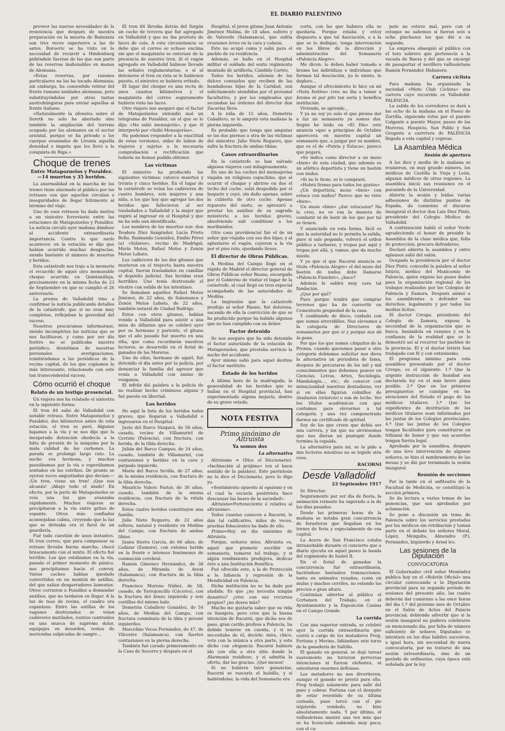EL DIARIO PALENTINO
preveer las nuevas necesidades de la resistencia que después de nuestra preparación en la meseta de Bainsizza son tres veces superiores a las de antes. Boroevic se ha visto en la necesidad de recurrir a Hindenburg pidiéndole fuerzas de las que son parte de las reservas inalienables en manos de Alemania.
»Estas reservas, por razones particulares no las ha tocado Alemania; sin embargo, ha consentido retirar del frente rumano unidades alemanas, pero substituyéndolas por otras tantas austrohúngaras para enviar aquellas al frente italiano.
»Naturalmente la ofensiva sobre el Sereth no solo ha abortado sino también la ampliación del terreno ocupado por los alemanes en el sector oriental, porque se ha privado a los cuerpos avanzados de Livonia aquella densidad e ímpetu que les llevó a la conquista de Riga.»
Choque de trenes
Entre Matapozuelos y Pozaldez.—14 muertos y 35 heridos.
La anormalidad en la marcha de los trenes tiene alarmado al público por los retrasos con que aquellos circulan e inseguridades de llegar felizmente al término del viaje.
Uno de esos retrasos ha dado motivo a un siniestro ferroviario entre las estaciones de Matapozuelos y Pozaldez. La noticia circuló ayer mañana dándose al accidente extraordinaria importancia. Contra lo que suele acontecer, en la estación se dijo que habían ocurrido muchas desgracias, siendo bastante el número de muertos y heridos.
Esta catástrofe nos trajo a la memoria el recuerdo de aquel otro memorable choque ocurrido en Quintanilleja, precisamente en la misma fecha de 23 de Septiembre en que se cumplió el 26 aniversario.
La prensa de Valladolid vino a confirmar lo noticia publicando detalles de la catástrofe, que si no eran muy completos, reflejaban la gravedad del suceso.
Nosotros procuramos informarnos, siendo incompletas las noticias que se nos facilitaron, y como por ser dia festivo no se publicaba nuestro periódico, desistimos de nuestras personales averiguaciones, remitiéndonos a los periódicos de la vecina capital, de los que copiamos lo más interesante, relacionado con este tan transcendental suceso.
Cómo ocurrió el choque
Relato de un testigo presencial.
Un viajero nos ha relatado el siniestro en la siguiente forma:
El tren 84 salió de Valladolid con notable retraso. Entre Matapozuelos y Pozaldez, dos kilómetros antes de esta estación, el tren se paró. Algunos bajamos a la vía y se nos dijo que la inesperada detención obedecía a la falta de presión de la máquina por la mala calidad de los carbones. La parada se prolongó largo rato. La noche era hermosa, y muchos paseábamos por la vía o esperábamos sentados en los estribos. De pronto se oyeron voces angustiadas que decían:—¡Un tren, viene un tren! ¡Que nos alcanza! ¡Abajo todo el mudo! En efecto, por la parte de Matapozuelos se veía una luz que avanzaba rápidamente. Muchos viajeros se precipitaron a la vía entre gritos de espanto. Otros más confiados aconsejaban calma, creyendo que la luz que se divisaba era el farol de un guardavía.
Fué todo cuestión de unos instantes. El tren correo, que para compensar su retraso llevaba buena marcha, chocó bruscamente con el mixto. El efecto fué terrible. Los que estábamos en la vía, pasado el primer momento de pánico, nos precipitamos hacia el convoy. Varios coches habían quedado convertidos en un montón de astillas, del que salían desgarradores lamentos. Otros corrieron a Pozaldez a demandar auxilios, que no tardaron en llegar. A la luz de teas de resina, el cuadro era espantoso. Entre las astillas de los vagones destrozados se veían cadáveres mutilados, rostros contraidos en una mueca de supremo dolor, equipajes en desorden, restos de meriendas salpicadas de sangre...
El tren 84 llevaba detrás del furgón un coche de tercera que fué agregado en Valladolid y que no iba provisto de luces de cola. A esta circunstancia se debe que el correo se echase encima sin que el maquinista se enterase de la presencia de nuestro tren. Si el vagón agregado en Valladolid hubiese llevado las señales reglamentarias, o si al detenerse el tren en ruta se le hubiesen puesto, el siniestro se hubiera evitado.
El lugar del choque es una recta de unos cuantos kilómetros y el maquinista del correo seguramente hubiera visto las luces.
Otro viajero nos aseguró que el factor de Matapozuelos entendió mal un telegrama de Pozaldez, en el que se le dijo: «No salió mensajería», y que él interpretó por «Salió Mensajerías».
No podemos responder a la exactitud de estas versiones, oidas de labios de viajeros y sujetas a la necesaria comprobación o rectificación que todavía no hemos podido obtener.
Las víctimas
El siniestro ha producido las siguientes víctimas: catorce muertos y treinta y cinco heridos. En el lugar de la catástrofe se veían los cadáveres de cuatro hombres, seis mujeres y una niña, a los que hay que agregar los dos heridos que fallecieron al ser trasladados a Valladolid y la mujer que expiró al ingresar en el Hospital y que no ha sido aun identificada.
Los nombres de los muertos son: don Teodoro Diez Sangrador, Lucía Prieto Bello, Raimundo González, Emilio Pérez (a) «Solares», vecino de Madrigal; María Motos, Rafael Motos y Zenón Motos Lobato.
Los cadáveres de los dos gitanos que murieron en el trayecto hasta nuestra capital, fueron trasladados en camillas al depósito judicial. Sus heridas eran horribles. Uno tenía destrozado el vientre con salida de los intestinos.
Se llamaban aquellos Rafael Motos Jiménez, de 22 años, de Salamanca y Zenón Motos Lobato, de 22 años, también natural de Ciudad Rodrigo.
Estos con otros gitanos, habían venido a Valladolid para asistir a una misa de difuntos que se celebró ayer por su hermano y pariente, el gitano que el año pasado fué muerto en una riña, que como recordarán nuestros lectores, se desarrolló en el ferial de ganados de las Moreras.
Uno de ellos, hermano de aquél, fué detenido el dia antes por la policía, por denunciar la familia del agresor que venía a Valladolid con ánimo de venganza.
El infeliz dió palabra a la policía de no realizar hecho criminoso alguno y fué puesto en libertad.
Los heridos
He aquí la lista de los heridos todos graves, que llegaron a Valladolid e ingresaron en el Hospital:
Justo del Barco Vázquez, de 56 años, casado, vecino de Villamuriel de Cerrato (Palencia), con fractura, con herida, de la tibia derecha.
Julián del Barco Campos, de 34 años, casado, también de Villamuriel, con contusiones y heridas en la cara y párpado izquierdo.
María del Barco Sevilla, de 27 años, de la misma residencia, con fractura de la tibia derecha.
Mauricio Valero Pastor, de 30 años, casado, también de la misma residencia, con fractura de la rótula derecha.
Estos cuatro heridos constituyen una familia.
Julia Nieto Reguero, de 22 años soltera, natural y residente en Medina del Campo, con fractura de ambas tibias.
Juana Sierra García, de 66 años, de Cañizar (Zamora), con extensa herida en la frente e intensos fenómenos de conmoción cerebral.
Ramón Giménez Hernández, de 38 años, de Miranda de Areni (Salamanca), con fractura de la tibia derecha.
Francisco Moreno Núñez, de 58, casado, de Torrojoncillo (Cáceres), con la fractura del brazo izquierdo y seis costillas del mismo lado.
Demetria Caballero González, de 54 años, de Medina del Campo, con fractura conminuta de la tibia y peroné izquierdos.
Marcelino Vecas Fernández, de 47, de Vilvestre (Salamanca), con fuertes contusiones en la pierna derecha.
También fué curado primeramente en la Casa de Socorro y después en el
Hospital, el joven gitano Juan Antonio Jiménez Molina, de 18 años, soltero y de Valverde (Salamanca), que sufría erosiones leves en la cara y cabeza.
Este no ocupó cama y salió para el pueblo de su residencia.
Además, se halla en el Hospital militar el soldado del sexto regimiento montado de artillería, Cándido Cortés.
Todos los heridos, además de los dulces consuelos que reciben de las bondadosas hijas de la Caridad, son solícitamente atendidos por el personal facultativo, y por los empleados que secundan las órdenes del director don Zacarías Ilera.
A la niña de 15 años, Demetria Caballero, se le amputó esta mañana la pierna izquierda.
Es probable que tenga que amputar se las dos piernas a otra de las víctimas del siniestro: Julio Nieto Reguero, que sufre la fractura de ambas tibias.
Casos extraordinarios
En la catástrofe se han salvado algunos viajeros casi milagrosamente.
En uno de los coches del mensajerías viajaba un religioso capuchino, que al ocurrir el choque y abrirse en dos el techo del coche, salió despedido por el boquete y cayó, sin daño apenas, sobre la cubierta de otro coche. Apenas repuesto del susto, se apresuró a prestar los auxilios de su sagrado ministerio a los heridos graves, absolviendo sub conditione a los moribundos.
Otro caso providencial fué el de un señor que viajaba con sus dos hijas, y al aplastarse el vagón, cayeron a la vía por el piso roto, quedando ilesos.
El director de Obras Públicas.
A Medina del Campo llegó en el rápido de Madrid el director general de Obras Públicas señor Ruano, encargado por el Gobierno de visitar el lugar de la catástrofe, al cual llegó en tren especial acompañado de las autoridades de Medina.
La impresión que la catástrofe produjo al señor Ruano, fué dolorosa, sacando de ella la convicción de que se ha producido porque ha habido algunos que no han cumplido con su deber.
Factor detenido
Se nos asegura que ha sido detenido el factor autorizado de la estación de Matapozuelos, que prestaba servicio la noche del accidente.
Ayer mismo salió para aquel destino el factor sustituto.
Estado de los heridos
A última hora de la madrugada, la generalidad de los heridos que se hallan en el Hospital provincial, han experimentado alguna mejoría, dentro de su grave estado.
NOTA FESTIVA
Primo sinónimo de Altruista
Ya somos dos
La alternativa
Altruismo = (Dice el Diccionario). «Inclinación al prójimo» (en el buen sentido de la palabra). Este paréntesis no lo dice el Diccionario, pero lo digo yo.
«Sentimiento opuesto al egoismo y en el cual la escuela positivista hace descansar las bases de la sociedad».
Altruista=Perteneciente ó relativo al altruismo».
Todos cuantos conocen a Racorni, le dán tal calificativo, miles de veces, pruebas fehacientes ha dado de ello.
Primo=Hoy en dia sinónimo de Altruista.
Porque, señores míos, Altruista es, aquel que promete escribir un semanario, tomarse tal trabajo, y si algún rendimiento produjera, dedicar éste a una Institución Benéfica.
Fué ofrecido este, a la de Protección a la Infancia y represión de la Mendicidad en Palencia.
Dicha institución no se ha dado por aludida. Es que ¿no necesita ningún donativo? ¿vive con sus recursos propios? ¿no desea más?
Mucho me gustaría saber que su vida es lisonjera, pero creo que la buena intención de Racorni, que dicho sea de paso, gran cariño profesa a Palencia, ha debido tenerse en cuenta, y si no necesitaba de él, decirle: mira, chico, vete con la música a otra parte, y esto dicho con elegancia. Racorni hubiera ido con ella a otro sitio donde la filarmonía residiese, y si admitía la oferta, dar las gracias. ¡Qué menos!
Si no hubiera tales ganancias, Racorni se rascaría el bolsillo, y si habiéndolas, la vida del Semanario era
corta, con las que hubiera ella se quedaría. Porque estaba y estoy dispuesto a que tal Asociación, o a la que se lo dedique, tenga intervención en los libros de la dirección y administración del Semanario «Palencia Alegre».
Me dicen: lo deben haber tomado a broma los individuos e individuas que forman tal Asociación, yo lo siento, lo deploro...
Aunque el ofrecimiento lo hice en mi «Nota festiva» creo no iba a tomar a broma ni por pito tan seria y benéfica institución.
Viviendo, se aprende...
Y ya no soy yo solo el que piensa dar a luz un semanario ya somos dos. Según he leido en «El Día» este anuncia «que a principios de Octubre aparecerá en nuestra capital un semanario que, a juzgar por su nombre, que es el de «Patria y Estaca», parece que pegará,
»Se indica como director a un mozo «bien» de esta ciudad, que además es un atlético deportista y tiene un bastón con nudos.
»Si no le tiene, se le comprará.
»Habrá firmas para todos los gustos»
¿Un deportista, mozo «bien» con estaca con nudos? Parece que no viste «bien».
Un mozo «bien» ¿dar estacazos? No lo creo, no es esa la manera de combatir ni de batir de los que por tal se tienen.
Y anunciado en esta forma, fácil es que la autoridad no le permita la salida, pues si sale pegando, volverá el orden público a turbarse, y tropas por aquí y tropas por allá, y, vamos, que da mucho miedo.
Y ya que el que Racorni anuncia se titula «Palencia Alegre» el del mozo del bastón de nudos debe llamarse «Palencia Fúnebre», ¿hace?
Además le saldrá muy cara tal fundación.
¿Que por qué?
Pues porque tendrá que comprar terrenos que ha de convertir en Cementerio propiedad de la casa.
Y cambiando de disco, cuidado con que somos atrevidillos. Nos elevamos a la categoría de Directores de semanarios por que si y porque nos dá la gana.
Por que los que somos chiquitos de la Prensa, cuando queramos pasar a otra categoría debíamos solicitar nos diera la alternativa un periodista de fama, despues de percatarse de los mil y mil conocimientos que debemos poseer en Ciencias, Letras, Artes, Sociología, Mundología..., etc., de conocer con minuciosidad nuestras dentaduras, ver si en ellas figuran colmillos de tirabuzón (retorcio) o son de leche. Ver los títulos académicos con que contamos para elevarnos a tal categoría y una vez compenetrado darnos un certificado de aptitud.
Soy de los que creen que debía ser una carrera, y los que no sirviésemos que nos dieran un puntapié donde termina la espalda.
La alternativa para mí, se la pido a mis lectores mientras no se legisle otra cosa.
RACORNI
Desde Valladolid
23 Septiembre 1917
Sr. Director:
Seguramente por ser día de fiesta, la animación reinante ha superado a la de los días pasados.
Desde las primeras horas de la mañana se notaba gran concurrencia de forasteros que llegaban en los trenes de feria y especialmente de esa capital.
La Acera de San Francisco estaba intransitable durante el concierto que a diario ejecuta en aquel paseo la banda del regimiento de Isabel II.
En el ferial de ganados la concurrencia fué extraordinaria, haciéndose bastantes transacciones, tanto en animales rozados, como en mulas y machos cerriles, no estando los precios a gran altura.
Continúan abiertos al público el Certamen del Trabajo, en el Ayuntamiento y la Exposición Canina en el Campo Grande.
La corrida
Con una superior entrada, se celebró ayer la corrida extraordinaria que corrió a cargo de los matadores Freg, Fortuna y Merino, lidiándose seis toros de la ganadería de Saltillo.
El ganado en general, se dejó torear suavemente no tuvieron perversas intenciones ni fueron elefantes, ni ostentaron enormes defensas.
Los matadores no nos divertieron, aunque el ganado se prestó para ello. Freg trabajó solamente para salir del paso y cobrar. Fortuna con el desquite de estar resentido de su última cornada, pues toreó con el pie izquierdo vendado, no hizo absolutamente nada. Y por último, el vallisoletano mostró una vez más que se ha licenciado sabiendo muy poco; con el ca-
pote no estuvo mal, pero con el estoque no sabemos si fueron seis u ocho pinchazos los que dió a su segundo.
La empresa obsequió al público con el toro sobrero que pertenecía a la vacada de Baeza y del que se encargó de pasaportar el novillero vallisoletano Ramón Fernández Habanero.
Carrera ciclista
Para mañana ha organizado la sociedad «Moto Club Ciclista» una carrera cuyo recorrido es Valladolid-PALENCIA.
La salida de los corredores se dará a las ocho de la mañana en el Paseo de Zorrilla, siguiendo éstos por el puente Colgante a puente Mayor, paseo de las Moreras, Hospicio, San Pablo y San Gregorio a carretera de PALENCIA llegada a esta capital y regreso.
La Asamblea Médica
Sesión de apertura
A las diez y media de la mañana se reunieron, en muy grande número, los médicos de Castilla la Vieja y León, algunos médicos de otras regiones. La asamblea inició sus reuniones en el paraninfo de la Universidad.
Abierta la sesión y leídas varias adhesiones de distintos puntos de España, da comienzo el discurso inaugural el doctor don Luís Diez Pintó, presidente del Colegio Médico de Valladolid.
A continuación habló el señor Verde agradeciendo el honor de presidir la Asamblea de la clase médica que, falta de protección, procura defenderse.
Declaró abierta la asamblea y entre aplausos salió del salón.
Ocupada la presidencia por el doctor Diez Pintó, concedió la palabra al señor Istúriz, médico del Manicomio de Palencia, quien expuso los pasos dados para la organización regional de los trabajos realizados por los Colegios de Palencia y Zamora. Después animó a los asambleistas a defender sus derechos, legalmente y por todos los medios lícitos.
El doctor Crespo, presidente del Colegio de Zamora, expuso la necesidad de la organización que se busca, basándola en razones y en la confianza de la realidad que se lo demostró así al recorrer los pueblos de la provincia. El y el doctor Istúriz han trabajado con fé y con entusiasmo.
El programa mínimo para esta asamblea presentado por el doctor Crespo, es el siguiente: 1.º Que la urgente instrucción de Sanidad sea declarada ley en el más breve plazo posible. 2.º Que en los primeros presupuestos se consigne en las atenciones del Estado el pago de los médicos titulares. 3.º Que los expedientes de destitución de los médicos titulares sean informados por las juntas de los Colegios provinciales. 4.º Que las juntas de los Colegios tengan facultades para constituirse en tribunal de honor y que sus acuerdos tengan fuerza legal.
Aprobado por la asamblea, después de una leve intervención de algunos señores, se hizo el nombramiento de las mesas y se dió por terminada la sesión inaugural.
Reunión de secciones
Por la tarde en el anfiteatro de la Facultad de Medicina, se constituyó la sección primera.
Se da lectura a varios temas de las ponencias, que son aprobados por aclamación.
Se pone a discusión un tema de Palencia sobre los servicios prestados por los médicos sin retribución y toman parte en el debate los señores Moral, López, Mezquita, Almendro (P.), Fernández, Izquierdo y Arnal les.
Las sesiones de la Diputación
CONVOCATORIA
El Gobernador civil señor Menéndez publica hoy en el «Boletín Oficial» una circular convocando a la Diputación provincial para su segundo período de sesiones del presente año, las cuales deberán dar comienzo a las once horas del dia 1.º del próximo mes de Octubre en el Salón de Actos del Palacio provincial; debiendo advertir que si la sesión inaugural no pudiera celebrarse en mencionado dia, por falta de número suficiente de señores Diputados se intentará en los días hábiles sucesivos, a igual hora, sin necesidad de nueva convocatoria, por no tratarse de una sesión extraordinaria, sino de un período de ordinarias, cuya época está señalada por la ley.